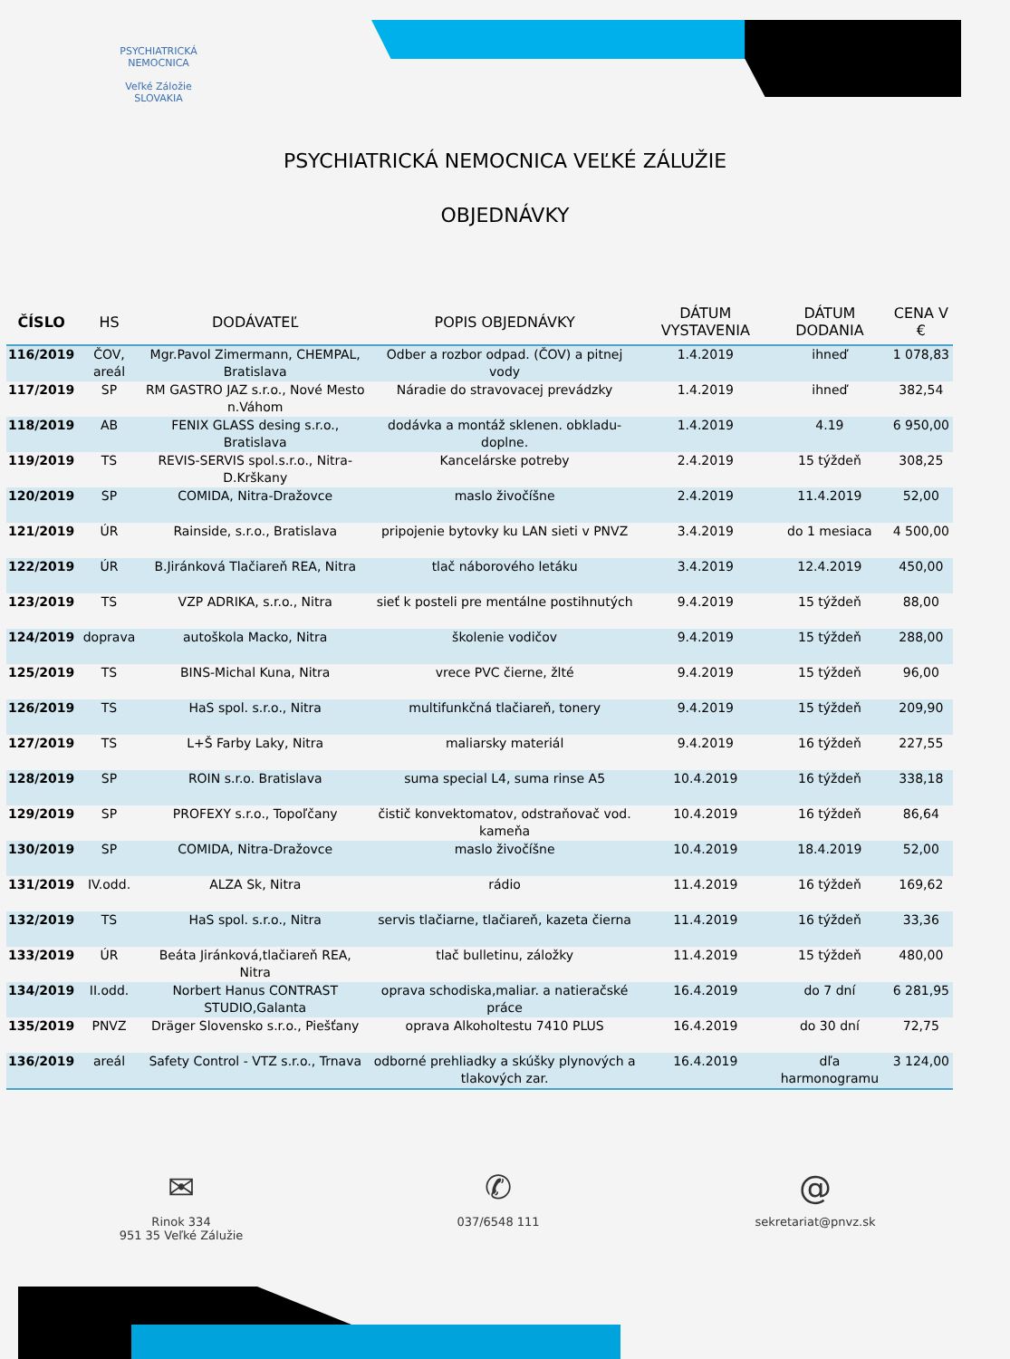PSYCHIATRICKÁ NEMOCNICA
Veľké Záložie SLOVAKIA
PSYCHIATRICKÁ NEMOCNICA VEĽKÉ ZÁLUŽIE
OBJEDNÁVKY
| ČÍSLO | HS | DODÁVATEĽ | POPIS OBJEDNÁVKY | DÁTUM VYSTAVENIA | DÁTUM DODANIA | CENA V € |
| --- | --- | --- | --- | --- | --- | --- |
| 116/2019 | ČOV, areál | Mgr.Pavol Zimermann, CHEMPAL, Bratislava | Odber a rozbor odpad. (ČOV) a pitnej vody | 1.4.2019 | ihneď | 1 078,83 |
| 117/2019 | SP | RM GASTRO JAZ s.r.o., Nové Mesto n.Váhom | Náradie do stravovacej prevádzky | 1.4.2019 | ihneď | 382,54 |
| 118/2019 | AB | FENIX GLASS desing s.r.o., Bratislava | dodávka a montáž sklenen. obkladu- doplne. | 1.4.2019 | 4.19 | 6 950,00 |
| 119/2019 | TS | REVIS-SERVIS spol.s.r.o., Nitra-D.Krškany | Kancelárske potreby | 2.4.2019 | 15 týždeň | 308,25 |
| 120/2019 | SP | COMIDA, Nitra-Dražovce | maslo živočíšne | 2.4.2019 | 11.4.2019 | 52,00 |
| 121/2019 | ÚR | Rainside, s.r.o., Bratislava | pripojenie bytovky ku LAN sieti v PNVZ | 3.4.2019 | do 1 mesiaca | 4 500,00 |
| 122/2019 | ÚR | B.Jiránková Tlačiareň REA, Nitra | tlač náborového letáku | 3.4.2019 | 12.4.2019 | 450,00 |
| 123/2019 | TS | VZP ADRIKA, s.r.o., Nitra | sieť k posteli pre mentálne postihnutých | 9.4.2019 | 15 týždeň | 88,00 |
| 124/2019 | doprava | autoškola Macko, Nitra | školenie vodičov | 9.4.2019 | 15 týždeň | 288,00 |
| 125/2019 | TS | BINS-Michal Kuna, Nitra | vrece PVC čierne, žlté | 9.4.2019 | 15 týždeň | 96,00 |
| 126/2019 | TS | HaS spol. s.r.o., Nitra | multifunkčná tlačiareň, tonery | 9.4.2019 | 15 týždeň | 209,90 |
| 127/2019 | TS | L+Š Farby Laky, Nitra | maliarsky materiál | 9.4.2019 | 16 týždeň | 227,55 |
| 128/2019 | SP | ROIN s.r.o. Bratislava | suma special L4, suma rinse A5 | 10.4.2019 | 16 týždeň | 338,18 |
| 129/2019 | SP | PROFEXY s.r.o., Topoľčany | čistič konvektomatov, odstraňovač vod. kameňa | 10.4.2019 | 16 týždeň | 86,64 |
| 130/2019 | SP | COMIDA, Nitra-Dražovce | maslo živočíšne | 10.4.2019 | 18.4.2019 | 52,00 |
| 131/2019 | IV.odd. | ALZA Sk, Nitra | rádio | 11.4.2019 | 16 týždeň | 169,62 |
| 132/2019 | TS | HaS spol. s.r.o., Nitra | servis tlačiarne, tlačiareň, kazeta čierna | 11.4.2019 | 16 týždeň | 33,36 |
| 133/2019 | ÚR | Beáta Jiránková,tlačiareň REA, Nitra | tlač bulletinu, záložky | 11.4.2019 | 15 týždeň | 480,00 |
| 134/2019 | II.odd. | Norbert Hanus CONTRAST STUDIO,Galanta | oprava schodiska,maliar. a natieračské práce | 16.4.2019 | do 7 dní | 6 281,95 |
| 135/2019 | PNVZ | Dräger Slovensko s.r.o., Piešťany | oprava Alkoholtestu 7410 PLUS | 16.4.2019 | do 30 dní | 72,75 |
| 136/2019 | areál | Safety Control - VTZ s.r.o., Trnava | odborné prehliadky a skúšky plynových a tlakových zar. | 16.4.2019 | dľa harmonogramu | 3 124,00 |
✉
Rinok 334
951 35 Veľké Zálužie
✆
037/6548 111
@
sekretariat@pnvz.sk